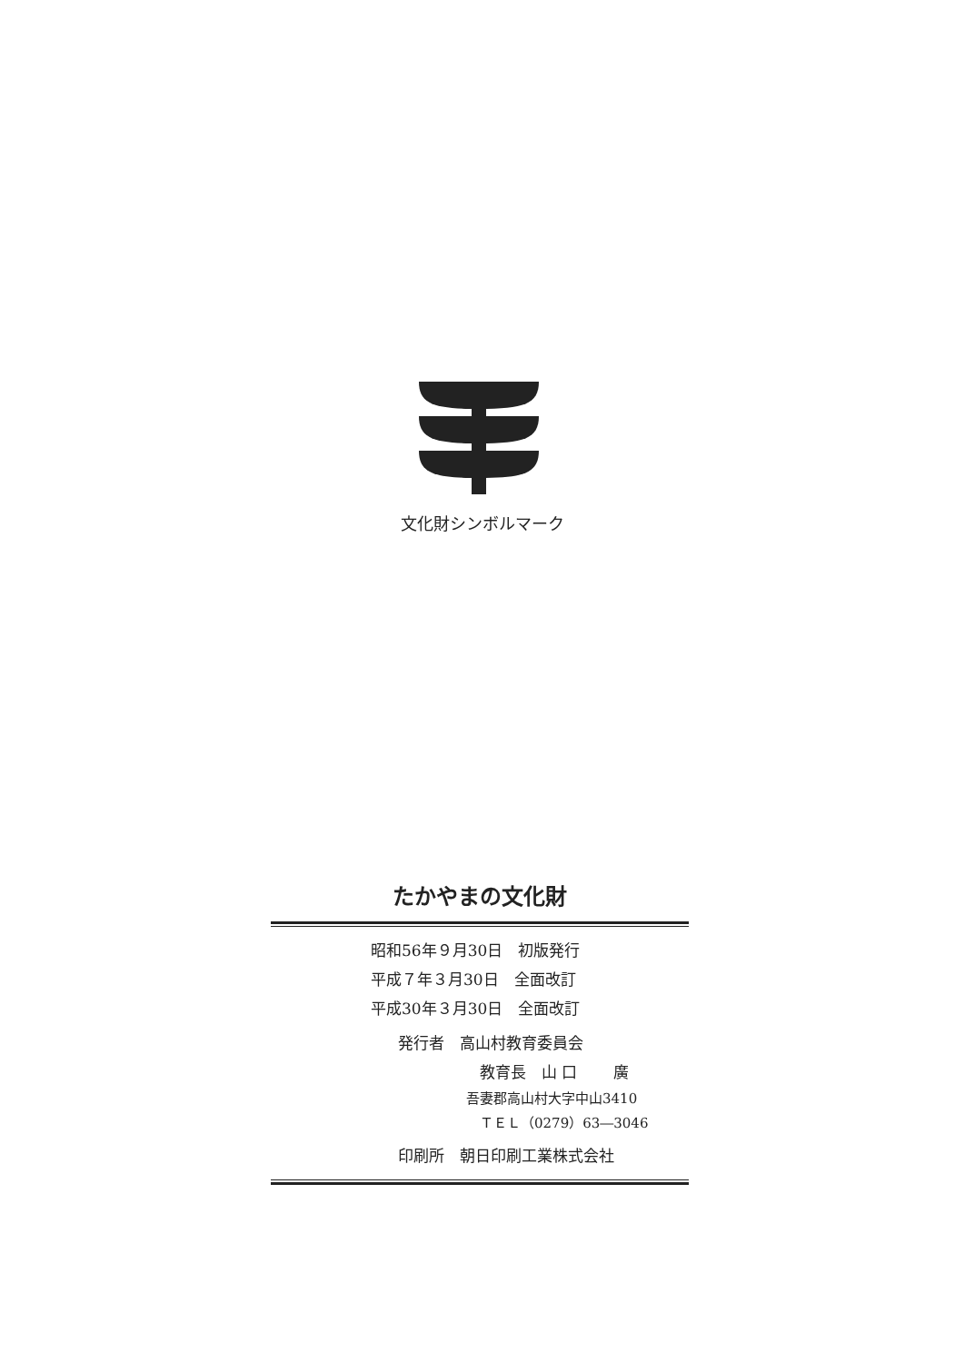文化財シンボルマーク
たかやまの文化財
昭和56年９月30日　初版発行
平成７年３月30日　全面改訂
平成30年３月30日　全面改訂
発行者　高山村教育委員会
教育長　山 口　　 廣
吾妻郡高山村大字中山3410
　ＴＥＬ（0279）63―3046
印刷所　朝日印刷工業株式会社